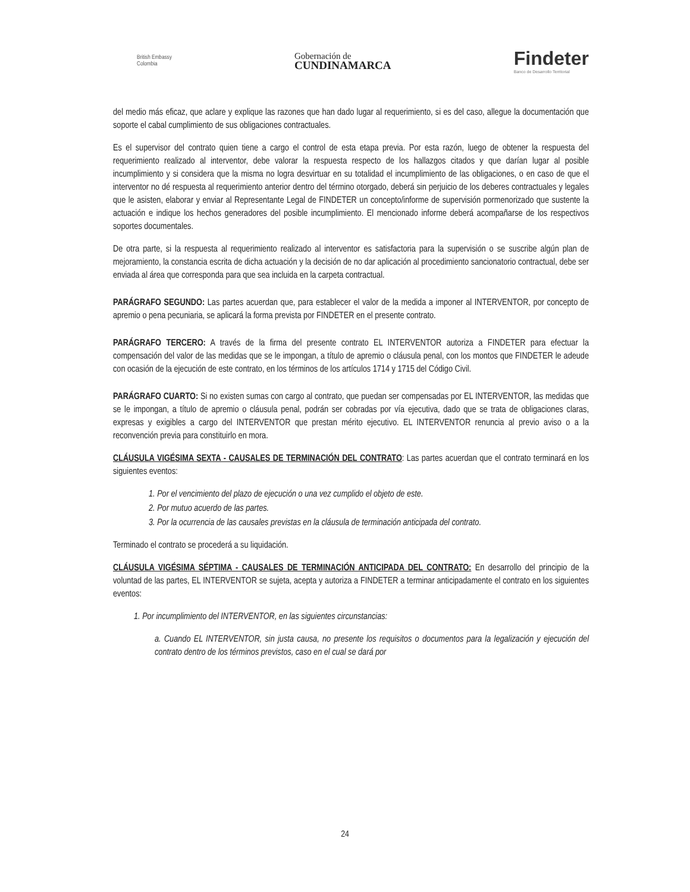British Embassy
Colombia
Gobernación de
CUNDINAMARCA
Findeter
Banco de Desarrollo Territorial
del medio más eficaz, que aclare y explique las razones que han dado lugar al requerimiento, si es del caso, allegue la documentación que soporte el cabal cumplimiento de sus obligaciones contractuales.
Es el supervisor del contrato quien tiene a cargo el control de esta etapa previa. Por esta razón, luego de obtener la respuesta del requerimiento realizado al interventor, debe valorar la respuesta respecto de los hallazgos citados y que darían lugar al posible incumplimiento y si considera que la misma no logra desvirtuar en su totalidad el incumplimiento de las obligaciones, o en caso de que el interventor no dé respuesta al requerimiento anterior dentro del término otorgado, deberá sin perjuicio de los deberes contractuales y legales que le asisten, elaborar y enviar al Representante Legal de FINDETER un concepto/informe de supervisión pormenorizado que sustente la actuación e indique los hechos generadores del posible incumplimiento. El mencionado informe deberá acompañarse de los respectivos soportes documentales.
De otra parte, si la respuesta al requerimiento realizado al interventor es satisfactoria para la supervisión o se suscribe algún plan de mejoramiento, la constancia escrita de dicha actuación y la decisión de no dar aplicación al procedimiento sancionatorio contractual, debe ser enviada al área que corresponda para que sea incluida en la carpeta contractual.
PARÁGRAFO SEGUNDO: Las partes acuerdan que, para establecer el valor de la medida a imponer al INTERVENTOR, por concepto de apremio o pena pecuniaria, se aplicará la forma prevista por FINDETER en el presente contrato.
PARÁGRAFO TERCERO: A través de la firma del presente contrato EL INTERVENTOR autoriza a FINDETER para efectuar la compensación del valor de las medidas que se le impongan, a título de apremio o cláusula penal, con los montos que FINDETER le adeude con ocasión de la ejecución de este contrato, en los términos de los artículos 1714 y 1715 del Código Civil.
PARÁGRAFO CUARTO: Si no existen sumas con cargo al contrato, que puedan ser compensadas por EL INTERVENTOR, las medidas que se le impongan, a título de apremio o cláusula penal, podrán ser cobradas por vía ejecutiva, dado que se trata de obligaciones claras, expresas y exigibles a cargo del INTERVENTOR que prestan mérito ejecutivo. EL INTERVENTOR renuncia al previo aviso o a la reconvención previa para constituirlo en mora.
CLÁUSULA VIGÉSIMA SEXTA - CAUSALES DE TERMINACIÓN DEL CONTRATO: Las partes acuerdan que el contrato terminará en los siguientes eventos:
1. Por el vencimiento del plazo de ejecución o una vez cumplido el objeto de este.
2. Por mutuo acuerdo de las partes.
3. Por la ocurrencia de las causales previstas en la cláusula de terminación anticipada del contrato.
Terminado el contrato se procederá a su liquidación.
CLÁUSULA VIGÉSIMA SÉPTIMA - CAUSALES DE TERMINACIÓN ANTICIPADA DEL CONTRATO: En desarrollo del principio de la voluntad de las partes, EL INTERVENTOR se sujeta, acepta y autoriza a FINDETER a terminar anticipadamente el contrato en los siguientes eventos:
1. Por incumplimiento del INTERVENTOR, en las siguientes circunstancias:
a. Cuando EL INTERVENTOR, sin justa causa, no presente los requisitos o documentos para la legalización y ejecución del contrato dentro de los términos previstos, caso en el cual se dará por
24